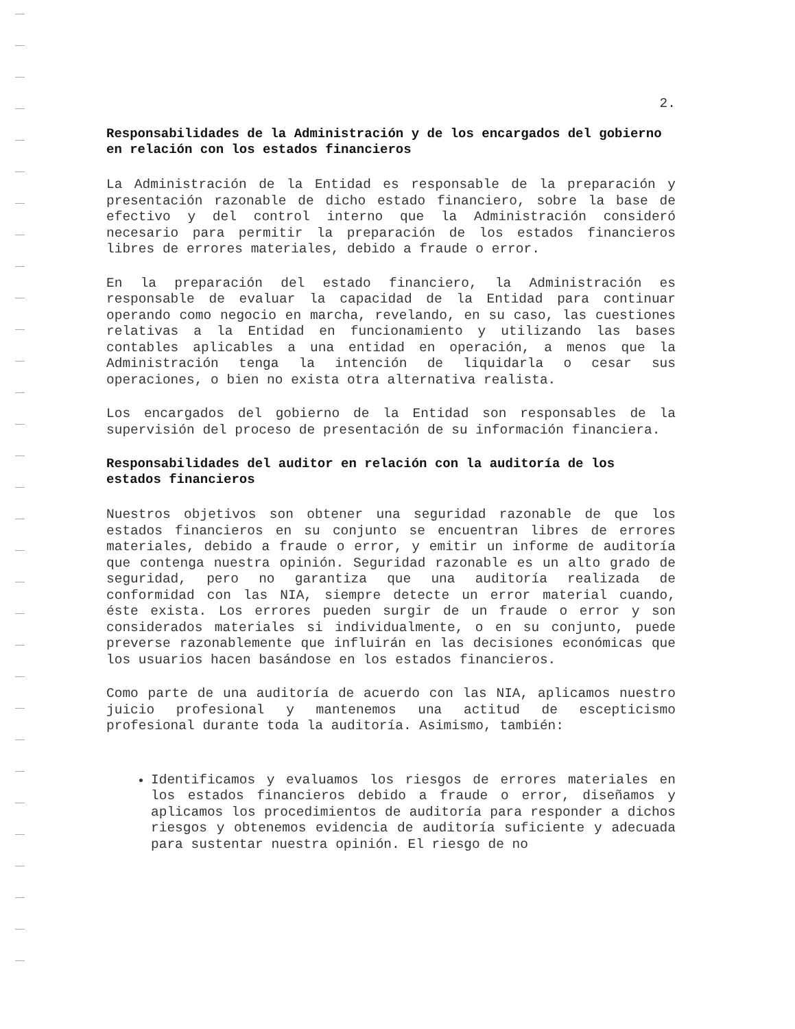2.
Responsabilidades de la Administración y de los encargados del gobierno en relación con los estados financieros
La Administración de la Entidad es responsable de la preparación y presentación razonable de dicho estado financiero, sobre la base de efectivo y del control interno que la Administración consideró necesario para permitir la preparación de los estados financieros libres de errores materiales, debido a fraude o error.
En la preparación del estado financiero, la Administración es responsable de evaluar la capacidad de la Entidad para continuar operando como negocio en marcha, revelando, en su caso, las cuestiones relativas a la Entidad en funcionamiento y utilizando las bases contables aplicables a una entidad en operación, a menos que la Administración tenga la intención de liquidarla o cesar sus operaciones, o bien no exista otra alternativa realista.
Los encargados del gobierno de la Entidad son responsables de la supervisión del proceso de presentación de su información financiera.
Responsabilidades del auditor en relación con la auditoría de los estados financieros
Nuestros objetivos son obtener una seguridad razonable de que los estados financieros en su conjunto se encuentran libres de errores materiales, debido a fraude o error, y emitir un informe de auditoría que contenga nuestra opinión. Seguridad razonable es un alto grado de seguridad, pero no garantiza que una auditoría realizada de conformidad con las NIA, siempre detecte un error material cuando, éste exista. Los errores pueden surgir de un fraude o error y son considerados materiales si individualmente, o en su conjunto, puede preverse razonablemente que influirán en las decisiones económicas que los usuarios hacen basándose en los estados financieros.
Como parte de una auditoría de acuerdo con las NIA, aplicamos nuestro juicio profesional y mantenemos una actitud de escepticismo profesional durante toda la auditoría. Asimismo, también:
Identificamos y evaluamos los riesgos de errores materiales en los estados financieros debido a fraude o error, diseñamos y aplicamos los procedimientos de auditoría para responder a dichos riesgos y obtenemos evidencia de auditoría suficiente y adecuada para sustentar nuestra opinión. El riesgo de no